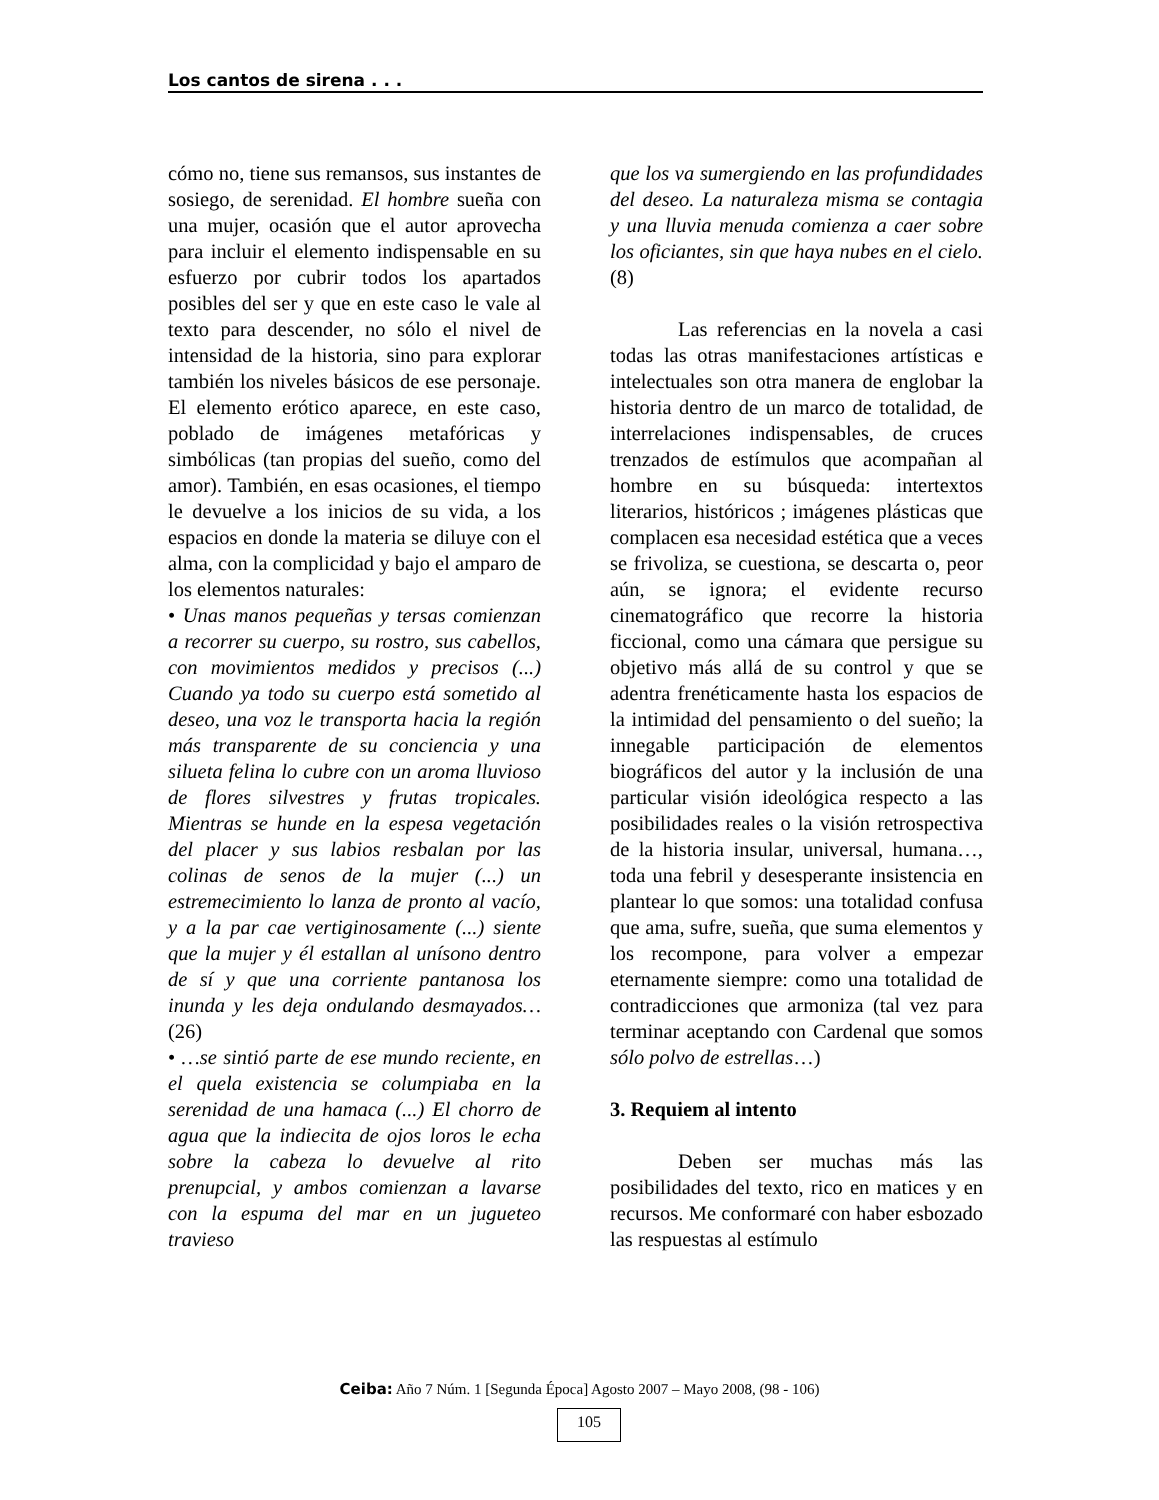Los cantos de sirena . . .
cómo no, tiene sus remansos, sus instantes de sosiego, de serenidad. El hombre sueña con una mujer, ocasión que el autor aprovecha para incluir el elemento indispensable en su esfuerzo por cubrir todos los apartados posibles del ser y que en este caso le vale al texto para descender, no sólo el nivel de intensidad de la historia, sino para explorar también los niveles básicos de ese personaje. El elemento erótico aparece, en este caso, poblado de imágenes metafóricas y simbólicas (tan propias del sueño, como del amor). También, en esas ocasiones, el tiempo le devuelve a los inicios de su vida, a los espacios en donde la materia se diluye con el alma, con la complicidad y bajo el amparo de los elementos naturales:
• Unas manos pequeñas y tersas comienzan a recorrer su cuerpo, su rostro, sus cabellos, con movimientos medidos y precisos (...) Cuando ya todo su cuerpo está sometido al deseo, una voz le transporta hacia la región más transparente de su conciencia y una silueta felina lo cubre con un aroma lluvioso de flores silvestres y frutas tropicales. Mientras se hunde en la espesa vegetación del placer y sus labios resbalan por las colinas de senos de la mujer (...) un estremecimiento lo lanza de pronto al vacío, y a la par cae vertiginosamente (...) siente que la mujer y él estallan al unísono dentro de sí y que una corriente pantanosa los inunda y les deja ondulando desmayados… (26)
• …se sintió parte de ese mundo reciente, en el quela existencia se columpiaba en la serenidad de una hamaca (...) El chorro de agua que la indiecita de ojos loros le echa sobre la cabeza lo devuelve al rito prenupcial, y ambos comienzan a lavarse con la espuma del mar en un jugueteo travieso
que los va sumergiendo en las profundidades del deseo. La naturaleza misma se contagia y una lluvia menuda comienza a caer sobre los oficiantes, sin que haya nubes en el cielo. (8)
Las referencias en la novela a casi todas las otras manifestaciones artísticas e intelectuales son otra manera de englobar la historia dentro de un marco de totalidad, de interrelaciones indispensables, de cruces trenzados de estímulos que acompañan al hombre en su búsqueda: intertextos literarios, históricos ; imágenes plásticas que complacen esa necesidad estética que a veces se frivoliza, se cuestiona, se descarta o, peor aún, se ignora; el evidente recurso cinematográfico que recorre la historia ficcional, como una cámara que persigue su objetivo más allá de su control y que se adentra frenéticamente hasta los espacios de la intimidad del pensamiento o del sueño; la innegable participación de elementos biográficos del autor y la inclusión de una particular visión ideológica respecto a las posibilidades reales o la visión retrospectiva de la historia insular, universal, humana…, toda una febril y desesperante insistencia en plantear lo que somos: una totalidad confusa que ama, sufre, sueña, que suma elementos y los recompone, para volver a empezar eternamente siempre: como una totalidad de contradicciones que armoniza (tal vez para terminar aceptando con Cardenal que somos sólo polvo de estrellas…)
3. Requiem al intento
Deben ser muchas más las posibilidades del texto, rico en matices y en recursos. Me conformaré con haber esbozado las respuestas al estímulo
Ceiba: Año 7 Núm. 1 [Segunda Época] Agosto 2007 – Mayo 2008, (98 - 106)
105